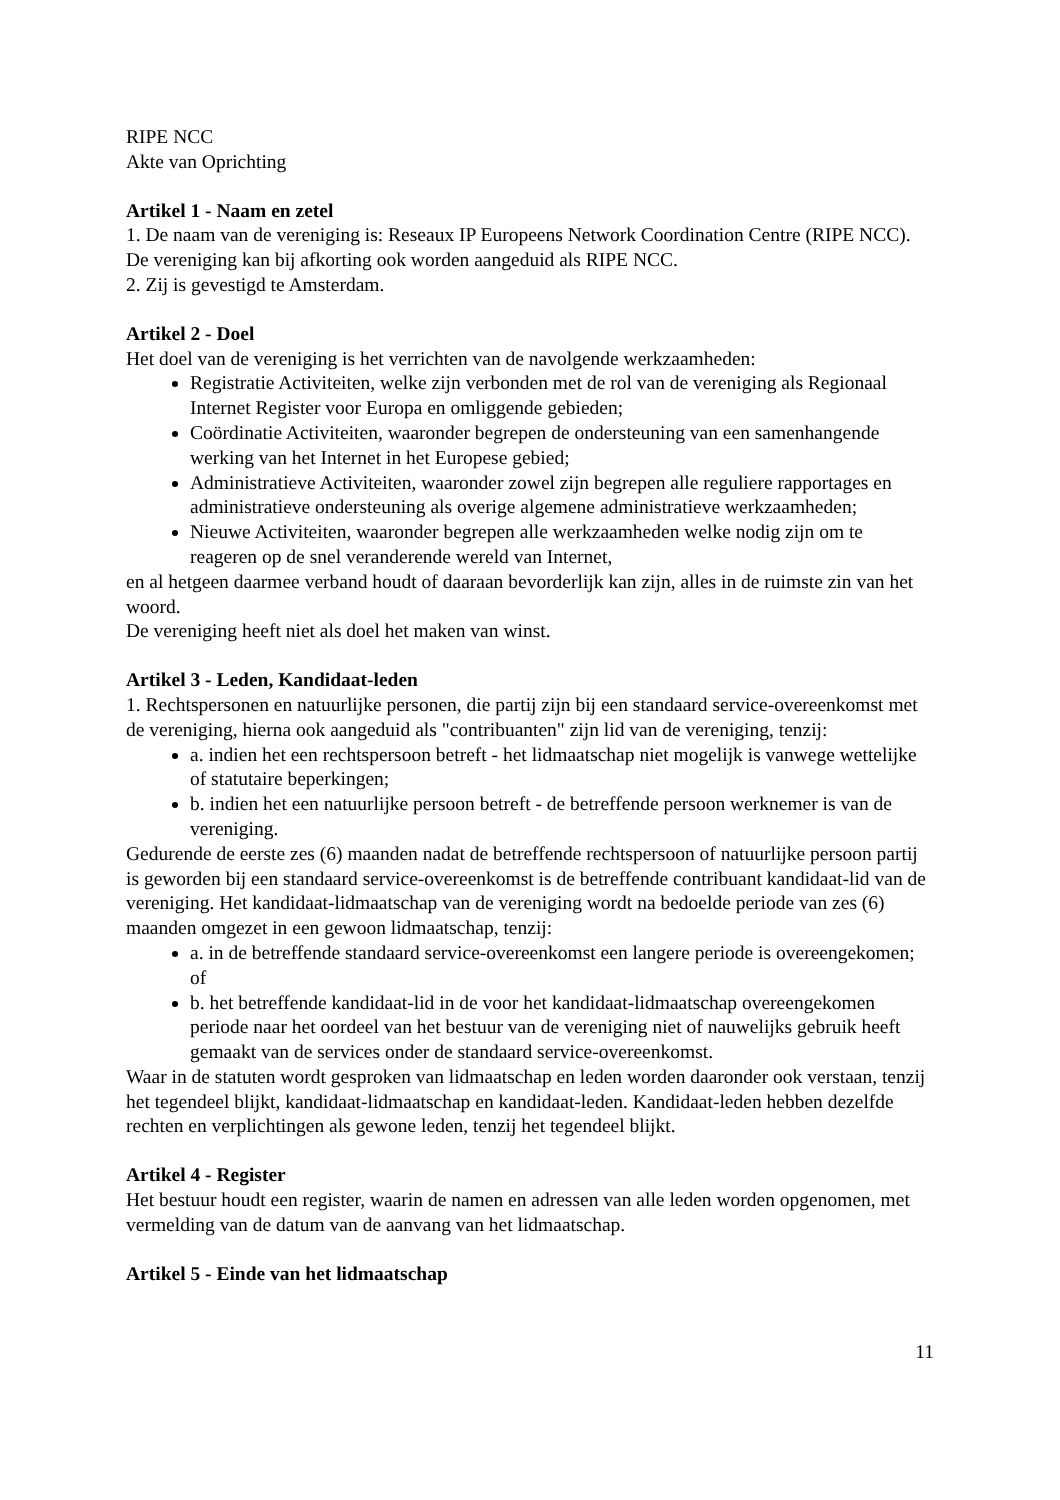RIPE NCC
Akte van Oprichting
Artikel 1 - Naam en zetel
1. De naam van de vereniging is: Reseaux IP Europeens Network Coordination Centre (RIPE NCC). De vereniging kan bij afkorting ook worden aangeduid als RIPE NCC.
2. Zij is gevestigd te Amsterdam.
Artikel 2 - Doel
Het doel van de vereniging is het verrichten van de navolgende werkzaamheden:
Registratie Activiteiten, welke zijn verbonden met de rol van de vereniging als Regionaal Internet Register voor Europa en omliggende gebieden;
Coördinatie Activiteiten, waaronder begrepen de ondersteuning van een samenhangende werking van het Internet in het Europese gebied;
Administratieve Activiteiten, waaronder zowel zijn begrepen alle reguliere rapportages en administratieve ondersteuning als overige algemene administratieve werkzaamheden;
Nieuwe Activiteiten, waaronder begrepen alle werkzaamheden welke nodig zijn om te reageren op de snel veranderende wereld van Internet,
en al hetgeen daarmee verband houdt of daaraan bevorderlijk kan zijn, alles in de ruimste zin van het woord.
De vereniging heeft niet als doel het maken van winst.
Artikel 3 - Leden, Kandidaat-leden
1. Rechtspersonen en natuurlijke personen, die partij zijn bij een standaard service-overeenkomst met de vereniging, hierna ook aangeduid als "contribuanten" zijn lid van de vereniging, tenzij:
a. indien het een rechtspersoon betreft - het lidmaatschap niet mogelijk is vanwege wettelijke of statutaire beperkingen;
b. indien het een natuurlijke persoon betreft - de betreffende persoon werknemer is van de vereniging.
Gedurende de eerste zes (6) maanden nadat de betreffende rechtspersoon of natuurlijke persoon partij is geworden bij een standaard service-overeenkomst is de betreffende contribuant kandidaat-lid van de vereniging. Het kandidaat-lidmaatschap van de vereniging wordt na bedoelde periode van zes (6) maanden omgezet in een gewoon lidmaatschap, tenzij:
a. in de betreffende standaard service-overeenkomst een langere periode is overeengekomen; of
b. het betreffende kandidaat-lid in de voor het kandidaat-lidmaatschap overeengekomen periode naar het oordeel van het bestuur van de vereniging niet of nauwelijks gebruik heeft gemaakt van de services onder de standaard service-overeenkomst.
Waar in de statuten wordt gesproken van lidmaatschap en leden worden daaronder ook verstaan, tenzij het tegendeel blijkt, kandidaat-lidmaatschap en kandidaat-leden. Kandidaat-leden hebben dezelfde rechten en verplichtingen als gewone leden, tenzij het tegendeel blijkt.
Artikel 4 - Register
Het bestuur houdt een register, waarin de namen en adressen van alle leden worden opgenomen, met vermelding van de datum van de aanvang van het lidmaatschap.
Artikel 5 - Einde van het lidmaatschap
11